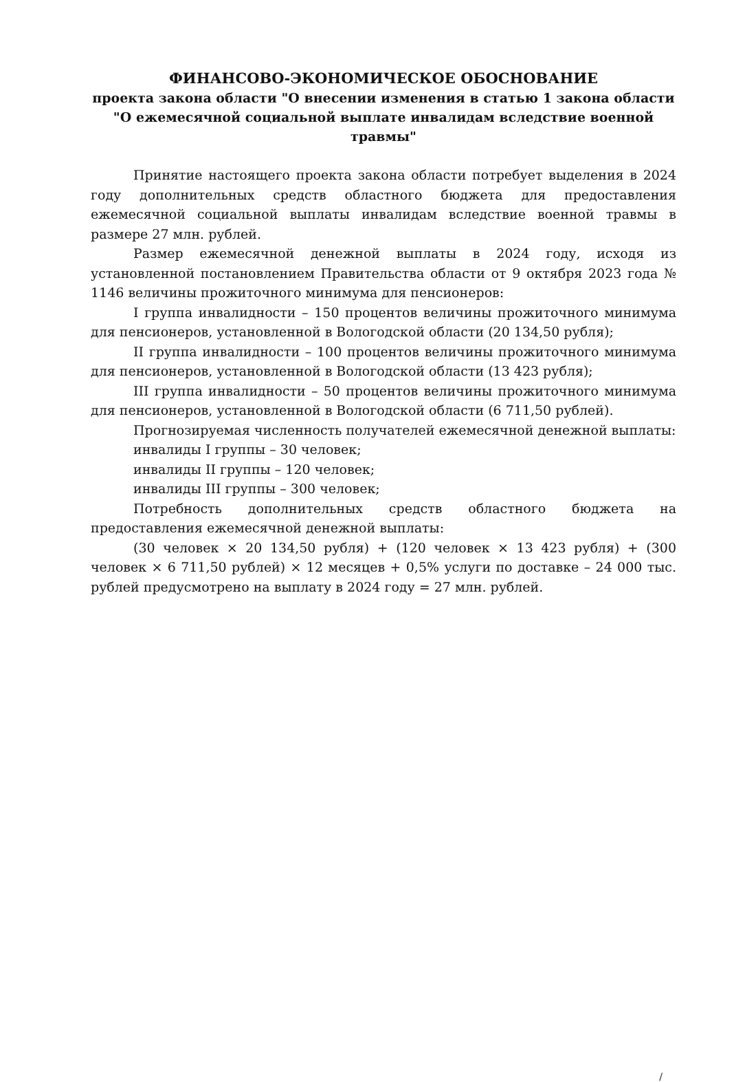ФИНАНСОВО-ЭКОНОМИЧЕСКОЕ ОБОСНОВАНИЕ
проекта закона области "О внесении изменения в статью 1 закона области "О ежемесячной социальной выплате инвалидам вследствие военной травмы"
Принятие настоящего проекта закона области потребует выделения в 2024 году дополнительных средств областного бюджета для предоставления ежемесячной социальной выплаты инвалидам вследствие военной травмы в размере 27 млн. рублей.
Размер ежемесячной денежной выплаты в 2024 году, исходя из установленной постановлением Правительства области от 9 октября 2023 года № 1146 величины прожиточного минимума для пенсионеров:
I группа инвалидности – 150 процентов величины прожиточного минимума для пенсионеров, установленной в Вологодской области (20 134,50 рубля);
II группа инвалидности – 100 процентов величины прожиточного минимума для пенсионеров, установленной в Вологодской области (13 423 рубля);
III группа инвалидности – 50 процентов величины прожиточного минимума для пенсионеров, установленной в Вологодской области (6 711,50 рублей).
Прогнозируемая численность получателей ежемесячной денежной выплаты:
инвалиды I группы – 30 человек;
инвалиды II группы – 120 человек;
инвалиды III группы – 300 человек;
Потребность дополнительных средств областного бюджета на предоставления ежемесячной денежной выплаты:
(30 человек × 20 134,50 рубля) + (120 человек × 13 423 рубля) + (300 человек × 6 711,50 рублей) × 12 месяцев + 0,5% услуги по доставке – 24 000 тыс. рублей предусмотрено на выплату в 2024 году = 27 млн. рублей.
/